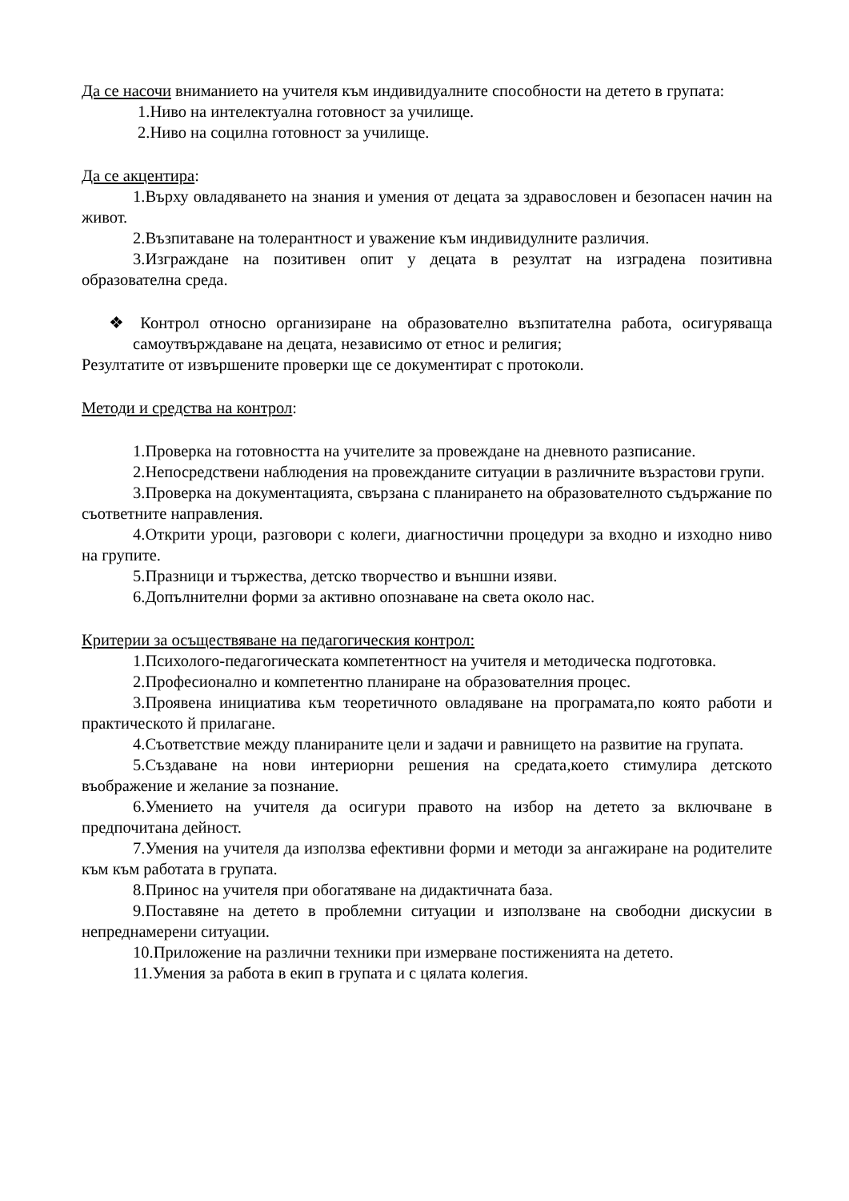Да се насочи вниманието на учителя към индивидуалните способности на детето в групата:
1.Ниво на интелектуална готовност за училище.
2.Ниво на социлна готовност за училище.
Да се акцентира:
1.Върху овладяването на знания и умения от децата за здравословен и безопасен начин на живот.
2.Възпитаване на толерантност и уважение към индивидулните различия.
3.Изграждане на позитивен опит у децата в резултат на изградена позитивна образователна среда.
❖ Контрол относно организиране на образователно възпитателна работа, осигуряваща самоутвърждаване на децата, независимо от етнос и религия;
Резултатите от извършените проверки ще се документират с протоколи.
Методи и средства на контрол:
1.Проверка на готовността на учителите за провеждане на дневното разписание.
2.Непосредствени наблюдения на провежданите ситуации в различните възрастови групи.
3.Проверка на документацията, свързана с планирането на образователното съдържание по съответните направления.
4.Открити уроци, разговори с колеги, диагностични процедури за входно и изходно ниво на групите.
5.Празници и тържества, детско творчество и външни изяви.
6.Допълнителни форми за активно опознаване на света около нас.
Критерии за осъществяване на педагогическия контрол:
1.Психолого-педагогическата компетентност на учителя и методическа подготовка.
2.Професионално и компетентно планиране на образователния процес.
3.Проявена инициатива към теоретичното овладяване на програмата,по която работи и практическото й прилагане.
4.Съответствие между планираните цели и задачи и равнището на развитие на групата.
5.Създаване на нови интериорни решения на средата,което стимулира детското въображение и желание за познание.
6.Умението на учителя да осигури правото на избор на детето за включване в предпочитана дейност.
7.Умения на учителя да използва ефективни форми и методи за ангажиране на родителите към към работата в групата.
8.Принос на учителя при обогатяване на дидактичната база.
9.Поставяне на детето в проблемни ситуации и използване на свободни дискусии в непреднамерени ситуации.
10.Приложение на различни техники при измерване постиженията на детето.
11.Умения за работа в екип в групата и с цялата колегия.